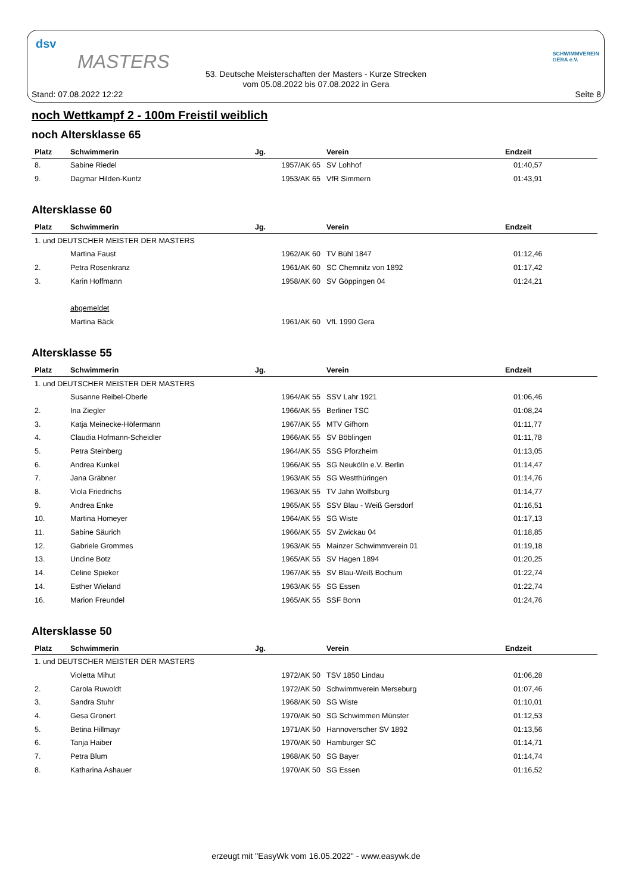dsv
MASTERS
SCHWIMMVEREIN
GERA e.V.
53. Deutsche Meisterschaften der Masters - Kurze Strecken
vom 05.08.2022 bis 07.08.2022 in Gera
Stand: 07.08.2022 12:22 Seite 8
noch Wettkampf 2 - 100m Freistil weiblich
noch Altersklasse 65
| Platz | Schwimmerin | Jg. | Verein | Endzeit |
| --- | --- | --- | --- | --- |
| 8. | Sabine Riedel | 1957/AK 65 | SV Lohhof | 01:40,57 |
| 9. | Dagmar Hilden-Kuntz | 1953/AK 65 | VfR Simmern | 01:43,91 |
Altersklasse 60
| Platz | Schwimmerin | Jg. | Verein | Endzeit |
| --- | --- | --- | --- | --- |
| 1. und DEUTSCHER MEISTER DER MASTERS | | | | |
| | Martina Faust | 1962/AK 60 | TV Bühl 1847 | 01:12,46 |
| 2. | Petra Rosenkranz | 1961/AK 60 | SC Chemnitz von 1892 | 01:17,42 |
| 3. | Karin Hoffmann | 1958/AK 60 | SV Göppingen 04 | 01:24,21 |
| | abgemeldet | | | |
| | Martina Bäck | 1961/AK 60 | VfL 1990 Gera | |
Altersklasse 55
| Platz | Schwimmerin | Jg. | Verein | Endzeit |
| --- | --- | --- | --- | --- |
| 1. und DEUTSCHER MEISTER DER MASTERS | | | | |
| | Susanne Reibel-Oberle | 1964/AK 55 | SSV Lahr 1921 | 01:06,46 |
| 2. | Ina Ziegler | 1966/AK 55 | Berliner TSC | 01:08,24 |
| 3. | Katja Meinecke-Höfermann | 1967/AK 55 | MTV Gifhorn | 01:11,77 |
| 4. | Claudia Hofmann-Scheidler | 1966/AK 55 | SV Böblingen | 01:11,78 |
| 5. | Petra Steinberg | 1964/AK 55 | SSG Pforzheim | 01:13,05 |
| 6. | Andrea Kunkel | 1966/AK 55 | SG Neukölln e.V. Berlin | 01:14,47 |
| 7. | Jana Gräbner | 1963/AK 55 | SG Westthüringen | 01:14,76 |
| 8. | Viola Friedrichs | 1963/AK 55 | TV Jahn Wolfsburg | 01:14,77 |
| 9. | Andrea Enke | 1965/AK 55 | SSV Blau - Weiß Gersdorf | 01:16,51 |
| 10. | Martina Homeyer | 1964/AK 55 | SG Wiste | 01:17,13 |
| 11. | Sabine Säurich | 1966/AK 55 | SV Zwickau 04 | 01:18,85 |
| 12. | Gabriele Grommes | 1963/AK 55 | Mainzer Schwimmverein 01 | 01:19,18 |
| 13. | Undine Botz | 1965/AK 55 | SV Hagen 1894 | 01:20,25 |
| 14. | Celine Spieker | 1967/AK 55 | SV Blau-Weiß Bochum | 01:22,74 |
| 14. | Esther Wieland | 1963/AK 55 | SG Essen | 01:22,74 |
| 16. | Marion Freundel | 1965/AK 55 | SSF Bonn | 01:24,76 |
Altersklasse 50
| Platz | Schwimmerin | Jg. | Verein | Endzeit |
| --- | --- | --- | --- | --- |
| 1. und DEUTSCHER MEISTER DER MASTERS | | | | |
| | Violetta Mihut | 1972/AK 50 | TSV 1850 Lindau | 01:06,28 |
| 2. | Carola Ruwoldt | 1972/AK 50 | Schwimmverein Merseburg | 01:07,46 |
| 3. | Sandra Stuhr | 1968/AK 50 | SG Wiste | 01:10,01 |
| 4. | Gesa Gronert | 1970/AK 50 | SG Schwimmen Münster | 01:12,53 |
| 5. | Betina Hillmayr | 1971/AK 50 | Hannoverscher SV 1892 | 01:13,56 |
| 6. | Tanja Haiber | 1970/AK 50 | Hamburger SC | 01:14,71 |
| 7. | Petra Blum | 1968/AK 50 | SG Bayer | 01:14,74 |
| 8. | Katharina Ashauer | 1970/AK 50 | SG Essen | 01:16,52 |
erzeugt mit "EasyWk vom 16.05.2022" - www.easywk.de